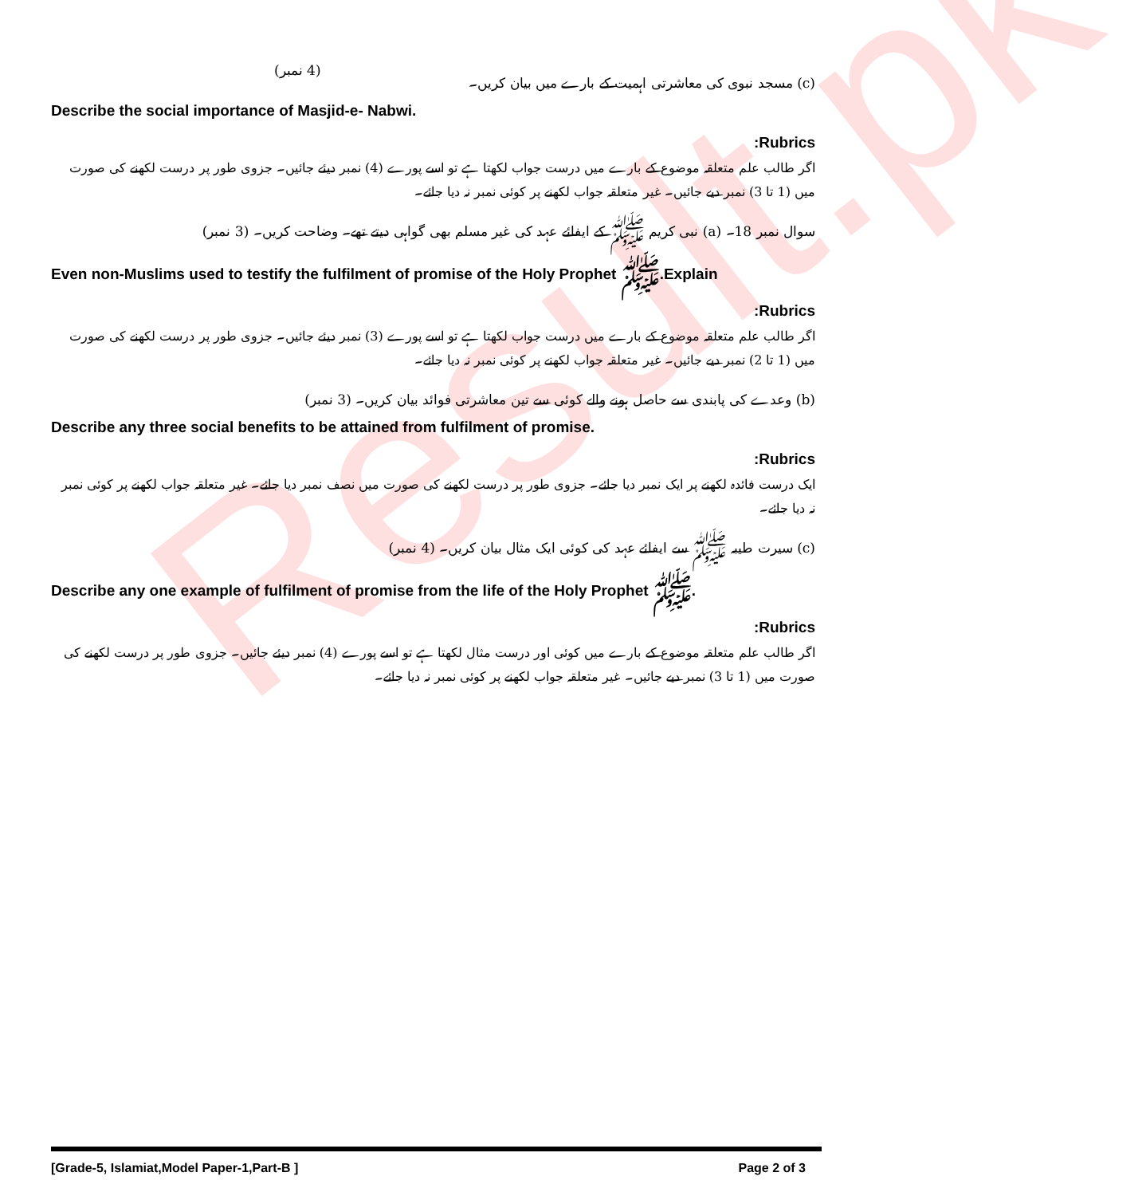Result.pk
(c) مسجد نبوی کی معاشرتی اہمیت کے بارے میں بیان کریں۔ (4 نمبر)
Describe the social importance of Masjid-e- Nabwi.
:Rubrics
اگر طالب علم متعلقہ موضوع کے بارے میں درست جواب لکھتا ہے تو اسے پورے (4) نمبر دیئے جائیں۔ جزوی طور پر درست لکھنے کی صورت میں (1 تا 3) نمبر دیے جائیں۔ غیر متعلقہ جواب لکھنے پر کوئی نمبر نہ دیا جائے۔
سوال نمبر 18۔ (a) نبی کریم ﷺ کے ایفائے عہد کی غیر مسلم بھی گواہی دیتے تھے۔ وضاحت کریں۔ (3 نمبر)
Even non-Muslims used to testify the fulfilment of promise of the Holy Prophet ﷺ.Explain
:Rubrics
اگر طالب علم متعلقہ موضوع کے بارے میں درست جواب لکھتا ہے تو اسے پورے (3) نمبر دیئے جائیں۔ جزوی طور پر درست لکھنے کی صورت میں (1 تا 2) نمبر دیے جائیں۔ غیر متعلقہ جواب لکھنے پر کوئی نمبر نہ دیا جائے۔
(b) وعدے کی پابندی سے حاصل ہونے والے کوئی سے تین معاشرتی فوائد بیان کریں۔ (3 نمبر)
Describe any three social benefits to be attained from fulfilment of promise.
:Rubrics
ایک درست فائدہ لکھنے پر ایک نمبر دیا جائے۔ جزوی طور پر درست لکھنے کی صورت میں نصف نمبر دیا جائے۔ غیر متعلقہ جواب لکھنے پر کوئی نمبر نہ دیا جائے۔
(c) سیرت طیبہ ﷺ سے ایفائے عہد کی کوئی ایک مثال بیان کریں۔ (4 نمبر)
Describe any one example of fulfilment of promise from the life of the Holy Prophet ﷺ.
:Rubrics
اگر طالب علم متعلقہ موضوع کے بارے میں کوئی اور درست مثال لکھتا ہے تو اسے پورے (4) نمبر دیئے جائیں۔ جزوی طور پر درست لکھنے کی صورت میں (1 تا 3) نمبر دیے جائیں۔ غیر متعلقہ جواب لکھنے پر کوئی نمبر نہ دیا جائے۔
[Grade-5, Islamiat,Model Paper-1,Part-B ] Page 2 of 3